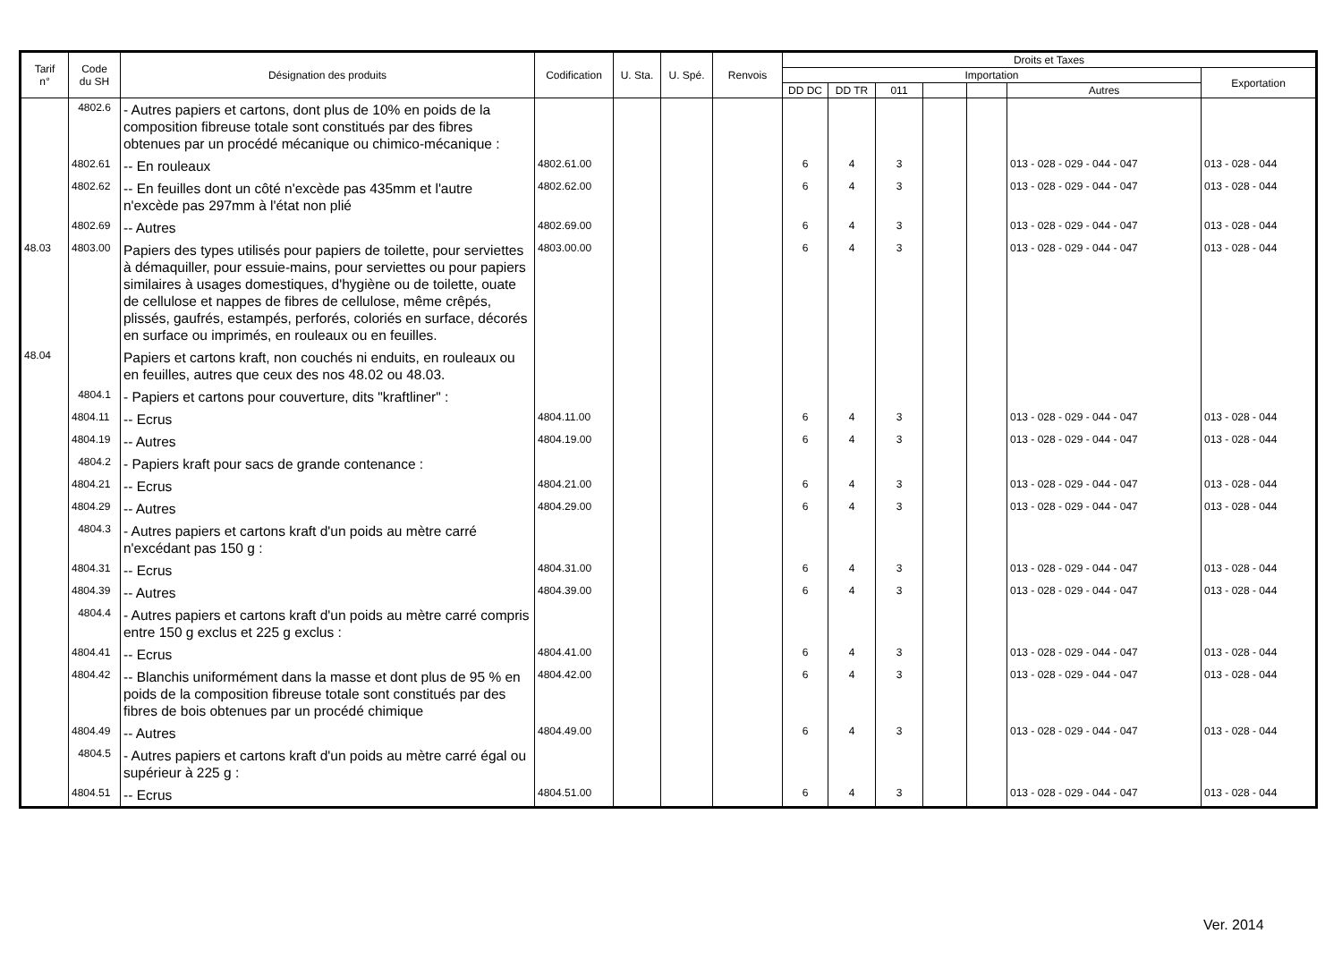| Tarif n° | Code du SH | Désignation des produits | Codification | U. Sta. | U. Spé. | Renvois | Droits et Taxes | | | | | | |
| --- | --- | --- | --- | --- | --- | --- | --- | --- | --- | --- | --- | --- | --- |
| | | | | | | | Importation | | | | | | Exportation |
| | | | | | | | DD DC | DD TR | 011 | | | Autres | |
| | 4802.6 | - Autres papiers et cartons, dont plus de 10% en poids de la composition fibreuse totale sont constitués par des fibres obtenues par un procédé mécanique ou chimico-mécanique : | | | | | | | | | | | |
| | 4802.61 | -- En rouleaux | 4802.61.00 | | | | 6 | 4 | 3 | | | 013 - 028 - 029 - 044 - 047 | 013 - 028 - 044 |
| | 4802.62 | -- En feuilles dont un côté n'excède pas 435mm et l'autre n'excède pas 297mm à l'état non plié | 4802.62.00 | | | | 6 | 4 | 3 | | | 013 - 028 - 029 - 044 - 047 | 013 - 028 - 044 |
| | 4802.69 | -- Autres | 4802.69.00 | | | | 6 | 4 | 3 | | | 013 - 028 - 029 - 044 - 047 | 013 - 028 - 044 |
| 48.03 | 4803.00 | Papiers des types utilisés pour papiers de toilette, pour serviettes à démaquiller, pour essuie-mains, pour serviettes ou pour papiers similaires à usages domestiques, d'hygiène ou de toilette, ouate de cellulose et nappes de fibres de cellulose, même crêpés, plissés, gaufrés, estampés, perforés, coloriés en surface, décorés en surface ou imprimés, en rouleaux ou en feuilles. | 4803.00.00 | | | | 6 | 4 | 3 | | | 013 - 028 - 029 - 044 - 047 | 013 - 028 - 044 |
| 48.04 | | Papiers et cartons kraft, non couchés ni enduits, en rouleaux ou en feuilles, autres que ceux des nos 48.02 ou 48.03. | | | | | | | | | | | |
| | 4804.1 | - Papiers et cartons pour couverture, dits "kraftliner" : | | | | | | | | | | | |
| | 4804.11 | -- Ecrus | 4804.11.00 | | | | 6 | 4 | 3 | | | 013 - 028 - 029 - 044 - 047 | 013 - 028 - 044 |
| | 4804.19 | -- Autres | 4804.19.00 | | | | 6 | 4 | 3 | | | 013 - 028 - 029 - 044 - 047 | 013 - 028 - 044 |
| | 4804.2 | - Papiers kraft pour sacs de grande contenance : | | | | | | | | | | | |
| | 4804.21 | -- Ecrus | 4804.21.00 | | | | 6 | 4 | 3 | | | 013 - 028 - 029 - 044 - 047 | 013 - 028 - 044 |
| | 4804.29 | -- Autres | 4804.29.00 | | | | 6 | 4 | 3 | | | 013 - 028 - 029 - 044 - 047 | 013 - 028 - 044 |
| | 4804.3 | - Autres papiers et cartons kraft d'un poids au mètre carré n'excédant pas 150 g : | | | | | | | | | | | |
| | 4804.31 | -- Ecrus | 4804.31.00 | | | | 6 | 4 | 3 | | | 013 - 028 - 029 - 044 - 047 | 013 - 028 - 044 |
| | 4804.39 | -- Autres | 4804.39.00 | | | | 6 | 4 | 3 | | | 013 - 028 - 029 - 044 - 047 | 013 - 028 - 044 |
| | 4804.4 | - Autres papiers et cartons kraft d'un poids au mètre carré compris entre 150 g exclus et 225 g exclus : | | | | | | | | | | | |
| | 4804.41 | -- Ecrus | 4804.41.00 | | | | 6 | 4 | 3 | | | 013 - 028 - 029 - 044 - 047 | 013 - 028 - 044 |
| | 4804.42 | -- Blanchis uniformément dans la masse et dont plus de 95 % en poids de la composition fibreuse totale sont constitués par des fibres de bois obtenues par un procédé chimique | 4804.42.00 | | | | 6 | 4 | 3 | | | 013 - 028 - 029 - 044 - 047 | 013 - 028 - 044 |
| | 4804.49 | -- Autres | 4804.49.00 | | | | 6 | 4 | 3 | | | 013 - 028 - 029 - 044 - 047 | 013 - 028 - 044 |
| | 4804.5 | - Autres papiers et cartons kraft d'un poids au mètre carré égal ou supérieur à 225 g : | | | | | | | | | | | |
| | 4804.51 | -- Ecrus | 4804.51.00 | | | | 6 | 4 | 3 | | | 013 - 028 - 029 - 044 - 047 | 013 - 028 - 044 |
Ver. 2014